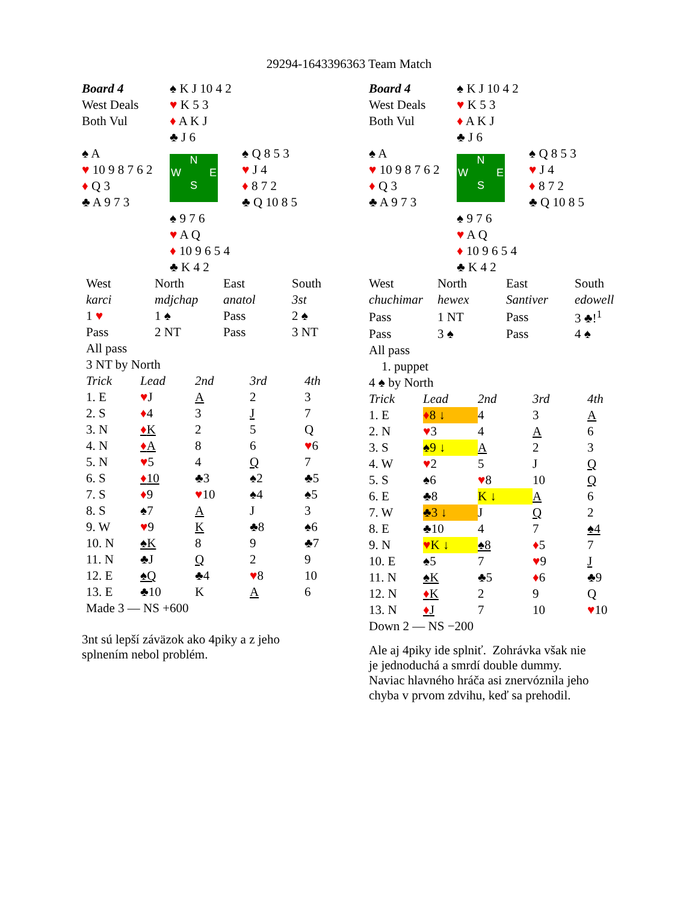29294-1643396363 Team Match
| Board 4 | ♠ K J 10 4 2 | |
| West Deals | ♥ K 5 3 | |
| Both Vul | ♦ A K J | |
| | ♣ J 6 | |
| ♠ A | N W E S | ♠ Q 8 5 3 |
| ♥ 10 9 8 7 6 2 | | ♥ J 4 |
| ♦ Q 3 | | ♦ 8 7 2 |
| ♣ A 9 7 3 | | ♣ Q 10 8 5 |
| | ♠ 9 7 6 | |
| | ♥ A Q | |
| | ♦ 10 9 6 5 4 | |
| | ♣ K 4 2 | |
| West | North | East | South |
| karci | mdjchap | anatol | 3st |
| 1 ♥ | 1 ♠ | Pass | 2 ♠ |
| Pass | 2 NT | Pass | 3 NT |
| All pass | | | |
| 3 NT by North | | | |
| Trick | Lead | 2nd | 3rd | 4th |
| 1. E | ♥ J | A | 2 | 3 |
| 2. S | ♦ 4 | 3 | J | 7 |
| 3. N | ♦ K | 2 | 5 | Q |
| 4. N | ♦ A | 8 | 6 | ♥ 6 |
| 5. N | ♥ 5 | 4 | Q | 7 |
| 6. S | ♦ 10 | ♣3 | ♠2 | ♣5 |
| 7. S | ♦ 9 | ♥ 10 | ♠4 | ♠5 |
| 8. S | ♠7 | A | J | 3 |
| 9. W | ♥ 9 | K | ♣8 | ♠6 |
| 10. N | ♠K | 8 | 9 | ♣7 |
| 11. N | ♣J | Q | 2 | 9 |
| 12. E | ♠Q | ♣4 | ♥ 8 | 10 |
| 13. E | ♣10 | K | A | 6 |
| Made 3 — NS +600 | | | | |
3nt sú lepší záväzok ako 4piky a z jeho
splnením nebol problém.
| Board 4 | ♠ K J 10 4 2 | |
| West Deals | ♥ K 5 3 | |
| Both Vul | ♦ A K J | |
| | ♣ J 6 | |
| ♠ A | N W E S | ♠ Q 8 5 3 |
| ♥ 10 9 8 7 6 2 | | ♥ J 4 |
| ♦ Q 3 | | ♦ 8 7 2 |
| ♣ A 9 7 3 | | ♣ Q 10 8 5 |
| | ♠ 9 7 6 | |
| | ♥ A Q | |
| | ♦ 10 9 6 5 4 | |
| | ♣ K 4 2 | |
| West | North | East | South |
| chuchimar | hewex | Santiver | edowell |
| Pass | 1 NT | Pass | 3 ♣!<sup>1</sup> |
| Pass | 3 ♠ | Pass | 4 ♠ |
| All pass | | | |
| 1. puppet | | | |
| 4 ♠ by North | | | |
| Trick | Lead | 2nd | 3rd | 4th |
| 1. E | ♦ 8 ↓ | 4 | 3 | A |
| 2. N | ♥ 3 | 4 | A | 6 |
| 3. S | ♠9 ↓ | A | 2 | 3 |
| 4. W | ♥ 2 | 5 | J | Q |
| 5. S | ♠6 | ♥ 8 | 10 | Q |
| 6. E | ♣8 | K ↓ | A | 6 |
| 7. W | ♣3 ↓ | J | Q | 2 |
| 8. E | ♣10 | 4 | 7 | ♠4 |
| 9. N | ♥ K ↓ | ♠8 | ♦ 5 | 7 |
| 10. E | ♠5 | 7 | ♥ 9 | J |
| 11. N | ♠K | ♣5 | ♦ 6 | ♣9 |
| 12. N | ♦ K | 2 | 9 | Q |
| 13. N | ♦ J | 7 | 10 | ♥ 10 |
| Down 2 — NS −200 | | | | |
Ale aj 4piky ide splniť. Zohrávka však nie
je jednoduchá a smrdí double dummy.
Naviac hlavného hráča asi znervóznila jeho
chyba v prvom zdvihu, keď sa prehodil.